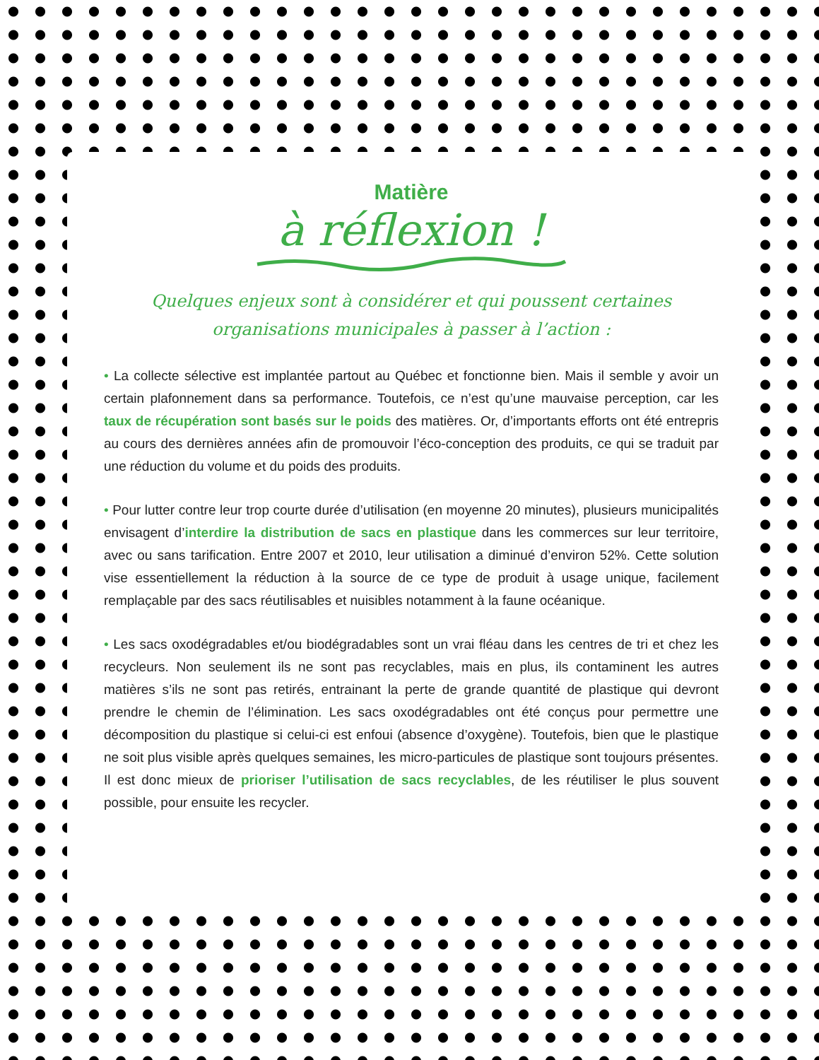Matière
à réflexion !
Quelques enjeux sont à considérer et qui poussent certaines
organisations municipales à passer à l’action :
• La collecte sélective est implantée partout au Québec et fonctionne bien. Mais il semble y avoir un certain plafonnement dans sa performance. Toutefois, ce n’est qu’une mauvaise perception, car les taux de récupération sont basés sur le poids des matières. Or, d’importants efforts ont été entrepris au cours des dernières années afin de promouvoir l’éco-conception des produits, ce qui se traduit par une réduction du volume et du poids des produits.
• Pour lutter contre leur trop courte durée d’utilisation (en moyenne 20 minutes), plusieurs municipalités envisagent d’interdire la distribution de sacs en plastique dans les commerces sur leur territoire, avec ou sans tarification. Entre 2007 et 2010, leur utilisation a diminué d’environ 52%. Cette solution vise essentiellement la réduction à la source de ce type de produit à usage unique, facilement remplaçable par des sacs réutilisables et nuisibles notamment à la faune océanique.
• Les sacs oxodégradables et/ou biodégradables sont un vrai fléau dans les centres de tri et chez les recycleurs. Non seulement ils ne sont pas recyclables, mais en plus, ils contaminent les autres matières s’ils ne sont pas retirés, entrainant la perte de grande quantité de plastique qui devront prendre le chemin de l’élimination. Les sacs oxodégradables ont été conçus pour permettre une décomposition du plastique si celui-ci est enfoui (absence d’oxygène). Toutefois, bien que le plastique ne soit plus visible après quelques semaines, les micro-particules de plastique sont toujours présentes. Il est donc mieux de prioriser l’utilisation de sacs recyclables, de les réutiliser le plus souvent possible, pour ensuite les recycler.